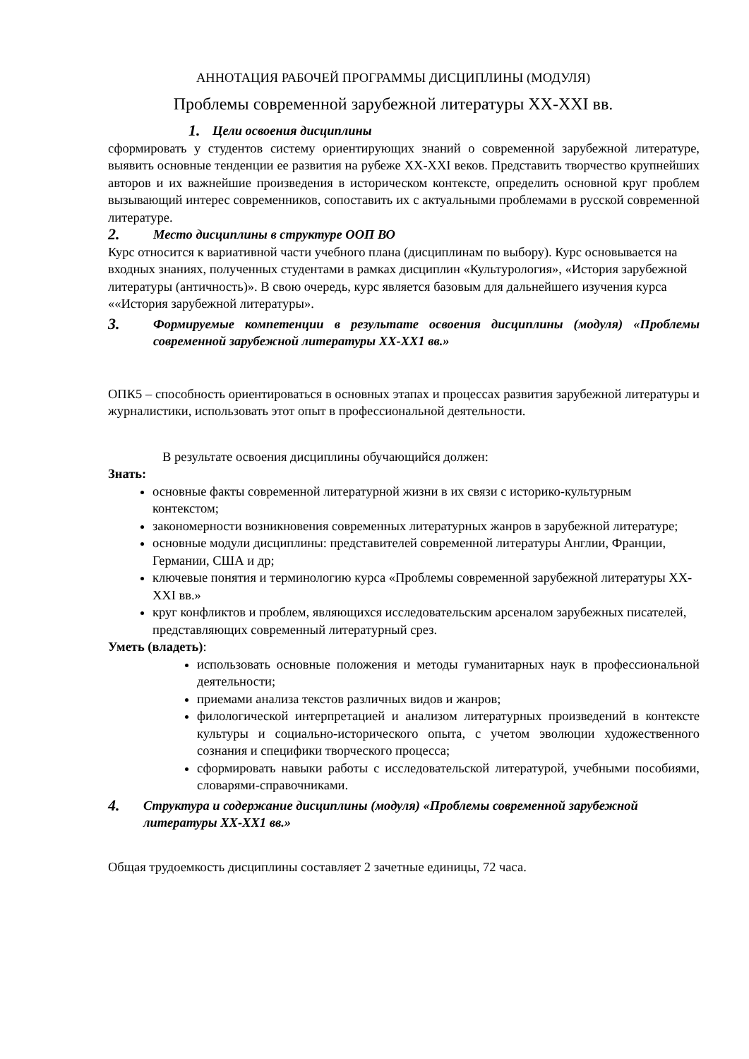АННОТАЦИЯ РАБОЧЕЙ ПРОГРАММЫ ДИСЦИПЛИНЫ (МОДУЛЯ)
Проблемы современной зарубежной литературы XX-XXI вв.
1. Цели освоения дисциплины
сформировать у студентов систему ориентирующих знаний о современной зарубежной литературе, выявить основные тенденции ее развития на рубеже XX-XXI веков. Представить творчество крупнейших авторов и их важнейшие произведения в историческом контексте, определить основной круг проблем вызывающий интерес современников, сопоставить их с актуальными проблемами в русской современной литературе.
2. Место дисциплины в структуре ООП ВО
Курс относится к вариативной части учебного плана (дисциплинам по выбору). Курс основывается на входных знаниях, полученных студентами в рамках дисциплин «Культурология», «История зарубежной литературы (античность)». В свою очередь, курс является базовым для дальнейшего изучения курса ««История зарубежной литературы».
3. Формируемые компетенции в результате освоения дисциплины (модуля) «Проблемы современной зарубежной литературы XX-XX1 вв.»
ОПК5 – способность ориентироваться в основных этапах и процессах развития зарубежной литературы и журналистики, использовать этот опыт в профессиональной деятельности.
В результате освоения дисциплины обучающийся должен:
Знать:
основные факты современной литературной жизни в их связи с историко-культурным контекстом;
закономерности возникновения современных литературных жанров в зарубежной литературе;
основные модули дисциплины: представителей современной литературы Англии, Франции, Германии, США и др;
ключевые понятия и терминологию курса «Проблемы современной зарубежной литературы XX-XXI вв.»
круг конфликтов и проблем, являющихся исследовательским арсеналом зарубежных писателей, представляющих современный литературный срез.
Уметь (владеть):
использовать основные положения и методы гуманитарных наук в профессиональной деятельности;
приемами анализа текстов различных видов и жанров;
филологической интерпретацией и анализом литературных произведений в контексте культуры и социально-исторического опыта, с учетом эволюции художественного сознания и специфики творческого процесса;
сформировать навыки работы с исследовательской литературой, учебными пособиями, словарями-справочниками.
4. Структура и содержание дисциплины (модуля) «Проблемы современной зарубежной литературы XX-XX1 вв.»
Общая трудоемкость дисциплины составляет 2 зачетные единицы, 72 часа.